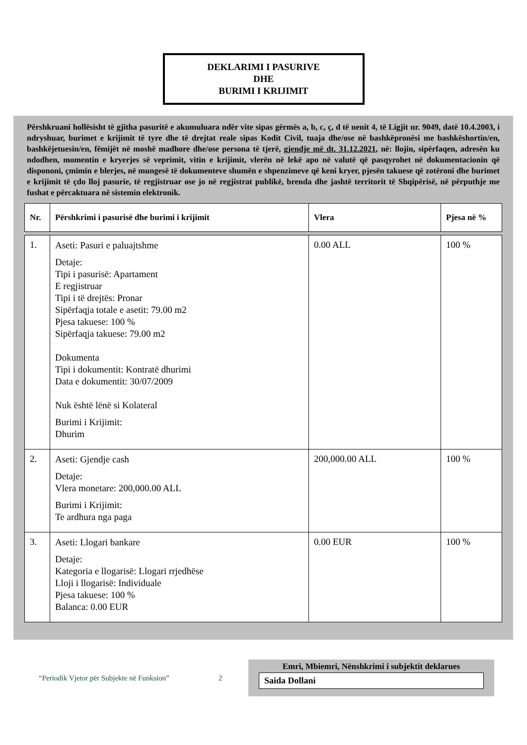DEKLARIMI I PASURIVE
DHE
BURIMI I KRIJIMIT
Përshkruani hollësisht të gjitha pasuritë e akumuluara ndër vite sipas gërmës a, b, c, ç, d të nenit 4, të Ligjit nr. 9049, datë 10.4.2003, i ndryshuar, burimet e krijimit të tyre dhe të drejtat reale sipas Kodit Civil, tuaja dhe/ose në bashkëpronësi me bashkëshortin/en, bashkëjetuesin/en, fëmijët në moshë madhore dhe/ose persona të tjerë, gjendje më dt. 31.12.2021, në: llojin, sipërfaqen, adresën ku ndodhen, momentin e kryerjes së veprimit, vitin e krijimit, vlerën në lekë apo në valutë që pasqyrohet në dokumentacionin që dispononi, çmimin e blerjes, në mungesë të dokumenteve shumën e shpenzimeve që keni kryer, pjesën takuese që zotëroni dhe burimet e krijimit të çdo lloj pasurie, të regjistruar ose jo në regjistrat publikë, brenda dhe jashtë territorit të Shqipërisë, në përputhje me fushat e përcaktuara në sistemin elektronik.
| Nr. | Përshkrimi i pasurisë dhe burimi i krijimit | Vlera | Pjesa në % |
| --- | --- | --- | --- |
| 1. | Aseti: Pasuri e paluajtshme Detaje: Tipi i pasurisë: Apartament E regjistruar Tipi i të drejtës: Pronar Sipërfaqja totale e asetit: 79.00 m2 Pjesa takuese: 100 % Sipërfaqja takuese: 79.00 m2 Dokumenta Tipi i dokumentit: Kontratë dhurimi Data e dokumentit: 30/07/2009 Nuk është lënë si Kolateral Burimi i Krijimit: Dhurim | 0.00 ALL | 100 % |
| 2. | Aseti: Gjendje cash Detaje: Vlera monetare: 200,000.00 ALL Burimi i Krijimit: Te ardhura nga paga | 200,000.00 ALL | 100 % |
| 3. | Aseti: Llogari bankare Detaje: Kategoria e llogarisë: Llogari rrjedhëse Lloji i llogarisë: Individuale Pjesa takuese: 100 % Balanca: 0.00 EUR | 0.00 EUR | 100 % |
“Periodik Vjetor për Subjekte në Funksion”
2
Emri, Mbiemri, Nënshkrimi i subjektit deklarues
Saida Dollani